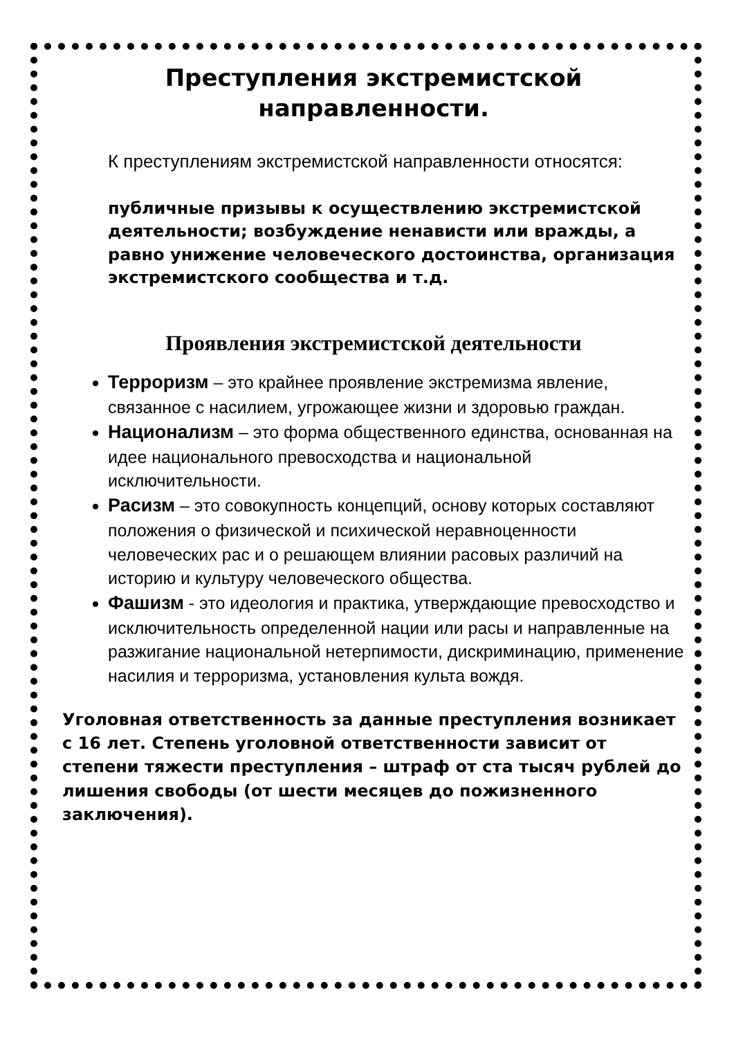Преступления экстремистской
направленности.
К преступлениям экстремистской направленности относятся:
публичные призывы к осуществлению экстремистской деятельности; возбуждение ненависти или вражды, а равно унижение человеческого достоинства, организация экстремистского сообщества и т.д.
Проявления экстремистской деятельности
Терроризм – это крайнее проявление экстремизма явление, связанное с насилием, угрожающее жизни и здоровью граждан.
Национализм – это форма общественного единства, основанная на идее национального превосходства и национальной исключительности.
Расизм – это совокупность концепций, основу которых составляют положения о физической и психической неравноценности человеческих рас и о решающем влиянии расовых различий на историю и культуру человеческого общества.
Фашизм - это идеология и практика, утверждающие превосходство и исключительность определенной нации или расы и направленные на разжигание национальной нетерпимости, дискриминацию, применение насилия и терроризма, установления культа вождя.
Уголовная ответственность за данные преступления возникает с 16 лет. Степень уголовной ответственности зависит от степени тяжести преступления – штраф от ста тысяч рублей до лишения свободы (от шести месяцев до пожизненного заключения).